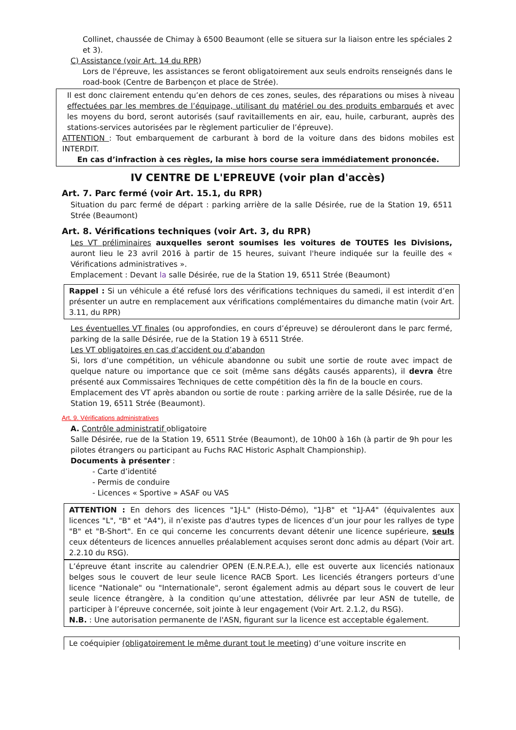Collinet, chaussée de Chimay à 6500 Beaumont (elle se situera sur la liaison entre les spéciales 2 et 3).
C) Assistance (voir Art. 14 du RPR)
Lors de l'épreuve, les assistances se feront obligatoirement aux seuls endroits renseignés dans le road-book (Centre de Barbençon et place de Strée).
Il est donc clairement entendu qu’en dehors de ces zones, seules, des réparations ou mises à niveau effectuées par les membres de l’équipage, utilisant du matériel ou des produits embarqués et avec les moyens du bord, seront autorisés (sauf ravitaillements en air, eau, huile, carburant, auprès des stations-services autorisées par le règlement particulier de l’épreuve).
ATTENTION : Tout embarquement de carburant à bord de la voiture dans des bidons mobiles est INTERDIT.
En cas d’infraction à ces règles, la mise hors course sera immédiatement prononcée.
IV CENTRE DE L'EPREUVE (voir plan d'accès)
Art. 7. Parc fermé (voir Art. 15.1, du RPR)
Situation du parc fermé de départ : parking arrière de la salle Désirée, rue de la Station 19, 6511 Strée (Beaumont)
Art. 8. Vérifications techniques (voir Art. 3, du RPR)
Les VT préliminaires auxquelles seront soumises les voitures de TOUTES les Divisions, auront lieu le 23 avril 2016 à partir de 15 heures, suivant l'heure indiquée sur la feuille des « Vérifications administratives ».
Emplacement : Devant la salle Désirée, rue de la Station 19, 6511 Strée (Beaumont)
Rappel : Si un véhicule a été refusé lors des vérifications techniques du samedi, il est interdit d’en présenter un autre en remplacement aux vérifications complémentaires du dimanche matin (voir Art. 3.11, du RPR)
Les éventuelles VT finales (ou approfondies, en cours d’épreuve) se dérouleront dans le parc fermé, parking de la salle Désirée, rue de la Station 19 à 6511 Strée.
Les VT obligatoires en cas d’accident ou d’abandon
Si, lors d’une compétition, un véhicule abandonne ou subit une sortie de route avec impact de quelque nature ou importance que ce soit (même sans dégâts causés apparents), il devra être présenté aux Commissaires Techniques de cette compétition dès la fin de la boucle en cours.
Emplacement des VT après abandon ou sortie de route : parking arrière de la salle Désirée, rue de la Station 19, 6511 Strée (Beaumont).
Art. 9. Vérifications administratives
A. Contrôle administratif obligatoire
Salle Désirée, rue de la Station 19, 6511 Strée (Beaumont), de 10h00 à 16h (à partir de 9h pour les pilotes étrangers ou participant au Fuchs RAC Historic Asphalt Championship).
Documents à présenter :
- Carte d’identité
- Permis de conduire
- Licences « Sportive » ASAF ou VAS
ATTENTION : En dehors des licences "1J-L" (Histo-Démo), "1J-B" et "1J-A4" (équivalentes aux licences "L", "B" et "A4"), il n’existe pas d'autres types de licences d’un jour pour les rallyes de type "B" et "B-Short". En ce qui concerne les concurrents devant détenir une licence supérieure, seuls ceux détenteurs de licences annuelles préalablement acquises seront donc admis au départ (Voir art. 2.2.10 du RSG).
L’épreuve étant inscrite au calendrier OPEN (E.N.P.E.A.), elle est ouverte aux licenciés nationaux belges sous le couvert de leur seule licence RACB Sport. Les licenciés étrangers porteurs d’une licence "Nationale" ou "Internationale", seront également admis au départ sous le couvert de leur seule licence étrangère, à la condition qu’une attestation, délivrée par leur ASN de tutelle, de participer à l’épreuve concernée, soit jointe à leur engagement (Voir Art. 2.1.2, du RSG).
N.B. : Une autorisation permanente de l'ASN, figurant sur la licence est acceptable également.
Le coéquipier (obligatoirement le même durant tout le meeting) d’une voiture inscrite en